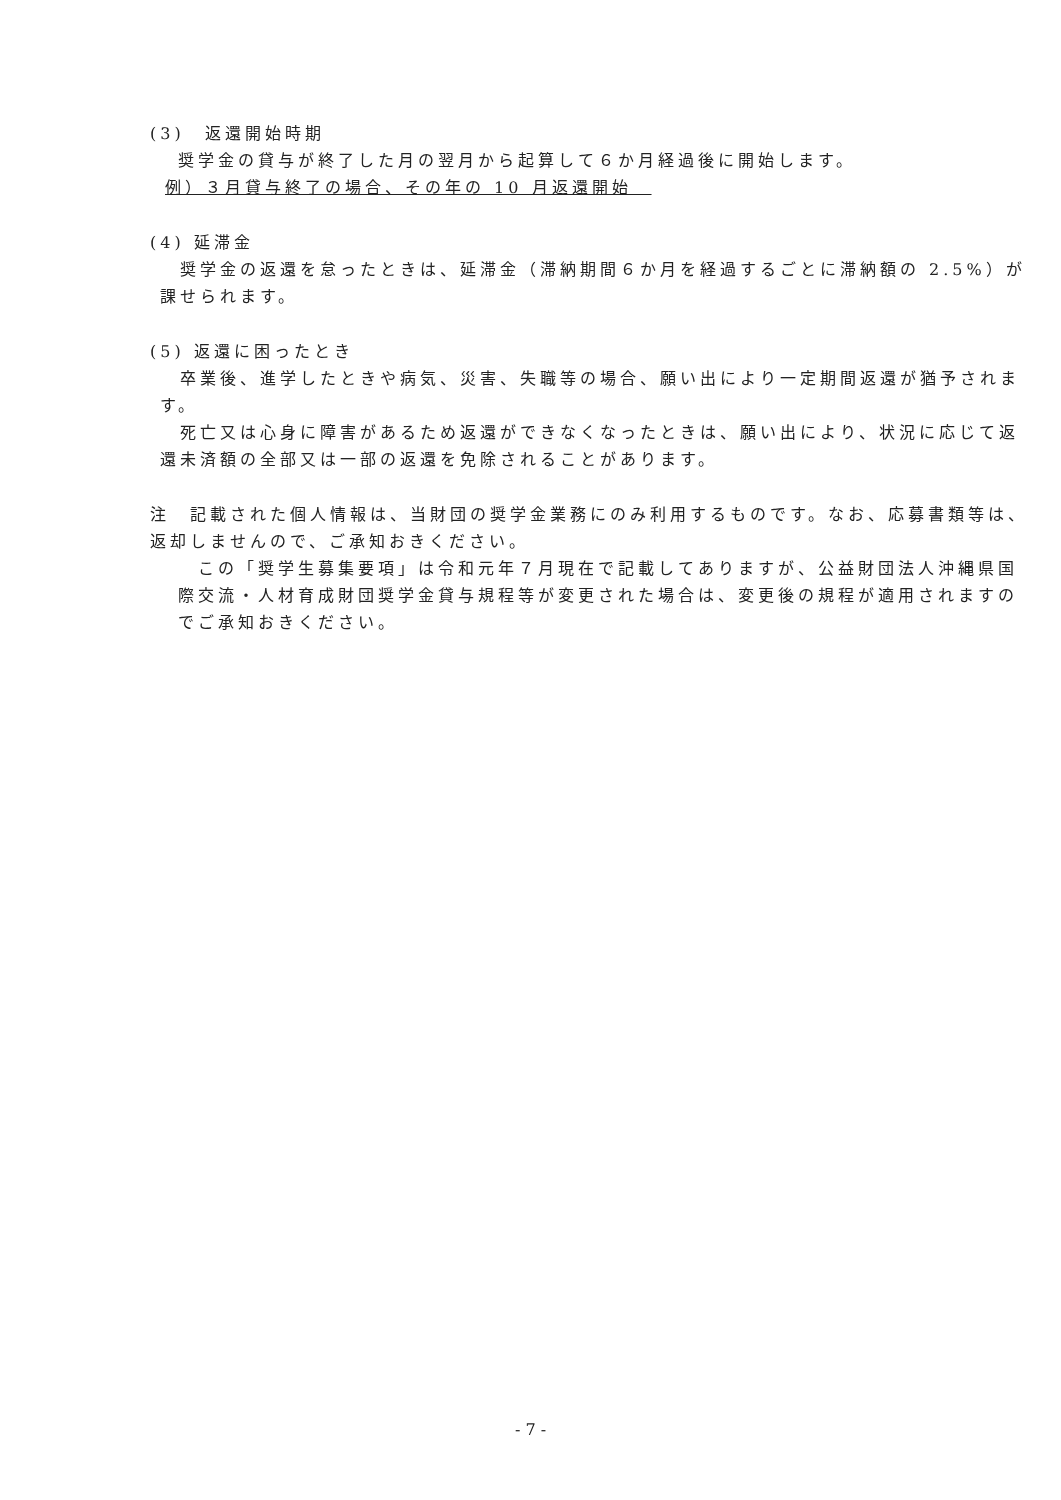(3)　返還開始時期
奨学金の貸与が終了した月の翌月から起算して６か月経過後に開始します。
例）３月貸与終了の場合、その年の 10 月返還開始　
(4) 延滞金
　奨学金の返還を怠ったときは、延滞金（滞納期間６か月を経過するごとに滞納額の 2.5%）が課せられます。
(5) 返還に困ったとき
　卒業後、進学したときや病気、災害、失職等の場合、願い出により一定期間返還が猶予されます。
　死亡又は心身に障害があるため返還ができなくなったときは、願い出により、状況に応じて返還未済額の全部又は一部の返還を免除されることがあります。
注　記載された個人情報は、当財団の奨学金業務にのみ利用するものです。なお、応募書類等は、返却しませんので、ご承知おきください。
　この「奨学生募集要項」は令和元年７月現在で記載してありますが、公益財団法人沖縄県国際交流・人材育成財団奨学金貸与規程等が変更された場合は、変更後の規程が適用されますのでご承知おきください。
- 7 -